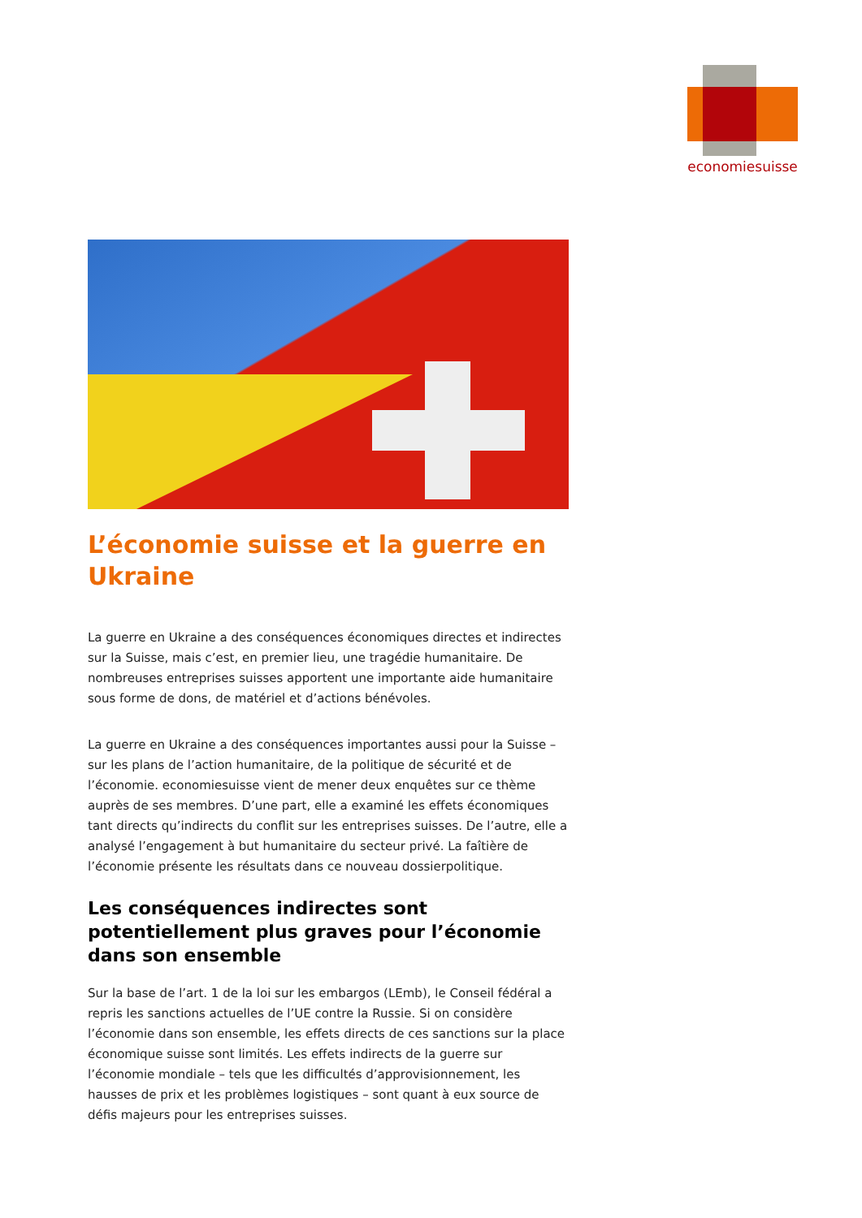economiesuisse
L’économie suisse et la guerre en Ukraine
La guerre en Ukraine a des conséquences économiques directes et indirectes sur la Suisse, mais c’est, en premier lieu, une tragédie humanitaire. De nombreuses entreprises suisses apportent une importante aide humanitaire sous forme de dons, de matériel et d’actions bénévoles.
La guerre en Ukraine a des conséquences importantes aussi pour la Suisse – sur les plans de l’action humanitaire, de la politique de sécurité et de l’économie. economiesuisse vient de mener deux enquêtes sur ce thème auprès de ses membres. D’une part, elle a examiné les effets économiques tant directs qu’indirects du conflit sur les entreprises suisses. De l’autre, elle a analysé l’engagement à but humanitaire du secteur privé. La faîtière de l’économie présente les résultats dans ce nouveau dossierpolitique.
Les conséquences indirectes sont potentiellement plus graves pour l’économie dans son ensemble
Sur la base de l’art. 1 de la loi sur les embargos (LEmb), le Conseil fédéral a repris les sanctions actuelles de l’UE contre la Russie. Si on considère l’économie dans son ensemble, les effets directs de ces sanctions sur la place économique suisse sont limités. Les effets indirects de la guerre sur l’économie mondiale – tels que les difficultés d’approvisionnement, les hausses de prix et les problèmes logistiques – sont quant à eux source de défis majeurs pour les entreprises suisses.